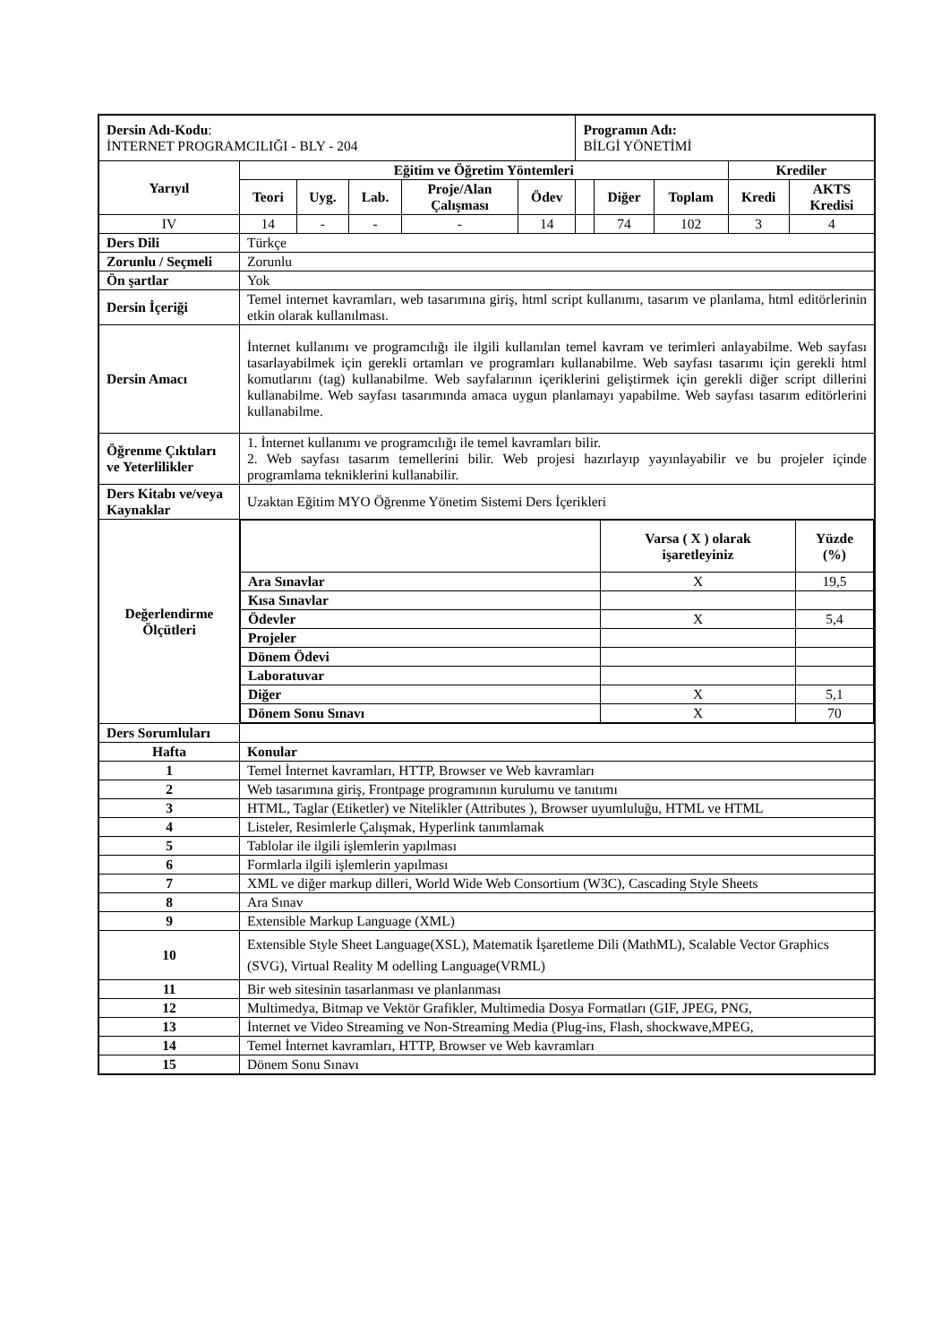| Dersin Adı-Kodu : İNTERNET PROGRAMCILIĞI - BLY - 204 | | | | | | Programın Adı: BİLGİ YÖNETİMİ | | | | |
| Yarıyıl | Eğitim ve Öğretim Yöntemleri | | | | | | | | Krediler | |
| | Teori | Uyg. | Lab. | Proje/Alan Çalışması | Ödev | | Diğer | Toplam | Kredi | AKTS Kredisi |
| IV | 14 | - | - | - | 14 | | 74 | 102 | 3 | 4 |
| Ders Dili | Türkçe | | | | | | | | | |
| Zorunlu / Seçmeli | Zorunlu | | | | | | | | | |
| Ön şartlar | Yok | | | | | | | | | |
| Dersin İçeriği | Temel internet kavramları, web tasarımına giriş, html script kullanımı, tasarım ve planlama, html editörlerinin etkin olarak kullanılması. | | | | | | | | | |
| Dersin Amacı | İnternet kullanımı ve programcılığı ile ilgili kullanılan temel kavram ve terimleri anlayabilme. Web sayfası tasarlayabilmek için gerekli ortamları ve programları kullanabilme. Web sayfası tasarımı için gerekli html komutlarını (tag) kullanabilme. Web sayfalarının içeriklerini geliştirmek için gerekli diğer script dillerini kullanabilme. Web sayfası tasarımında amaca uygun planlamayı yapabilme. Web sayfası tasarım editörlerini kullanabilme. | | | | | | | | | |
| Öğrenme Çıktıları ve Yeterlilikler | 1. İnternet kullanımı ve programcılığı ile temel kavramları bilir. 2. Web sayfası tasarım temellerini bilir. Web projesi hazırlayıp yayınlayabilir ve bu projeler içinde programlama tekniklerini kullanabilir. | | | | | | | | | |
| Ders Kitabı ve/veya Kaynaklar | Uzaktan Eğitim MYO Öğrenme Yönetim Sistemi Ders İçerikleri | | | | | | | | | |
| Değerlendirme Ölçütleri | / / Varsa ( X ) olarak işaretleyiniz / Yüzde (%) / / Ara Sınavlar / X / 19,5 / / Kısa Sınavlar / / / / Ödevler / X / 5,4 / / Projeler / / / / Dönem Ödevi / / / / Laboratuvar / / / / Diğer / X / 5,1 / / Dönem Sonu Sınavı / X / 70 / | | | | | | | | | |
| Ders Sorumluları | | | | | | | | | | |
| Hafta | Konular | | | | | | | | | |
| 1 | Temel İnternet kavramları, HTTP, Browser ve Web kavramları | | | | | | | | | |
| 2 | Web tasarımına giriş, Frontpage programının kurulumu ve tanıtımı | | | | | | | | | |
| 3 | HTML, Taglar (Etiketler) ve Nitelikler (Attributes ), Browser uyumluluğu, HTML ve HTML | | | | | | | | | |
| 4 | Listeler, Resimlerle Çalışmak, Hyperlink tanımlamak | | | | | | | | | |
| 5 | Tablolar ile ilgili işlemlerin yapılması | | | | | | | | | |
| 6 | Formlarla ilgili işlemlerin yapılması | | | | | | | | | |
| 7 | XML ve diğer markup dilleri, World Wide Web Consortium (W3C), Cascading Style Sheets | | | | | | | | | |
| 8 | Ara Sınav | | | | | | | | | |
| 9 | Extensible Markup Language (XML) | | | | | | | | | |
| 10 | Extensible Style Sheet Language(XSL), Matematik İşaretleme Dili (MathML), Scalable Vector Graphics (SVG), Virtual Reality M odelling Language(VRML) | | | | | | | | | |
| 11 | Bir web sitesinin tasarlanması ve planlanması | | | | | | | | | |
| 12 | Multimedya, Bitmap ve Vektör Grafikler, Multimedia Dosya Formatları (GIF, JPEG, PNG, | | | | | | | | | |
| 13 | İnternet ve Video Streaming ve Non-Streaming Media (Plug-ins, Flash, shockwave,MPEG, | | | | | | | | | |
| 14 | Temel İnternet kavramları, HTTP, Browser ve Web kavramları | | | | | | | | | |
| 15 | Dönem Sonu Sınavı | | | | | | | | | |